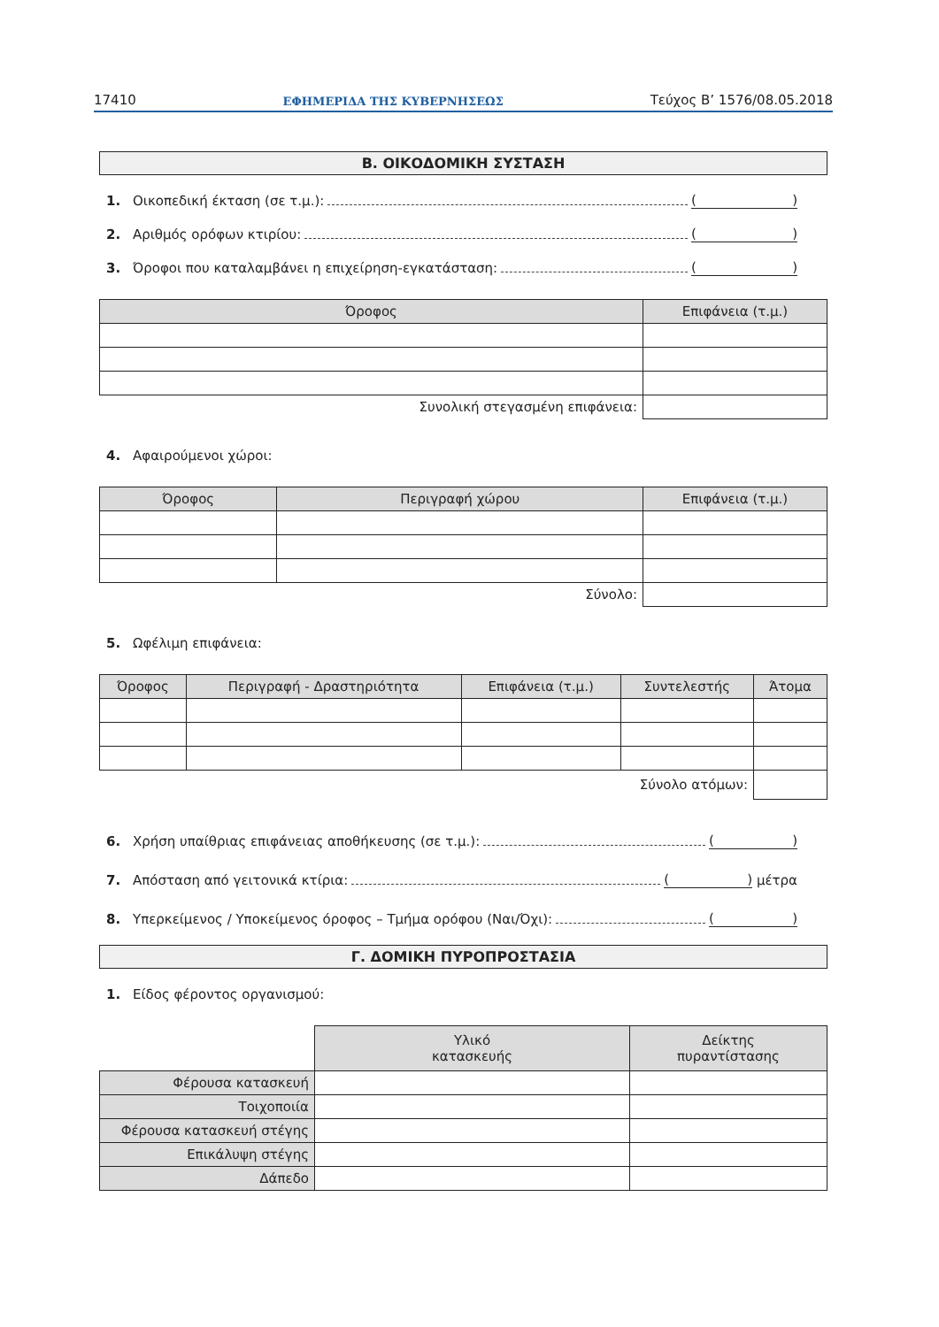17410 ΕΦΗΜΕΡΙΔΑ ΤΗΣ ΚΥΒΕΡΝΗΣΕΩΣ Τεύχος Β’ 1576/08.05.2018
Β. ΟΙΚΟΔΟΜΙΚΗ ΣΥΣΤΑΣΗ
1. Οικοπεδική έκταση (σε τ.μ.): ()
2. Αριθμός ορόφων κτιρίου: ()
3. Όροφοι που καταλαμβάνει η επιχείρηση-εγκατάσταση: ()
| Όροφος | Επιφάνεια (τ.μ.) |
| --- | --- |
| Συνολική στεγασμένη επιφάνεια: | |
4. Αφαιρούμενοι χώροι:
| Όροφος | Περιγραφή χώρου | Επιφάνεια (τ.μ.) |
| --- | --- | --- |
| Σύνολο: | | |
5. Ωφέλιμη επιφάνεια:
| Όροφος | Περιγραφή - Δραστηριότητα | Επιφάνεια (τ.μ.) | Συντελεστής | Άτομα |
| --- | --- | --- | --- | --- |
| Σύνολο ατόμων: | | | | |
6. Χρήση υπαίθριας επιφάνειας αποθήκευσης (σε τ.μ.): ()
7. Απόσταση από γειτονικά κτίρια: () μέτρα
8. Υπερκείμενος / Υποκείμενος όροφος – Τμήμα ορόφου (Ναι/Όχι): ()
Γ. ΔΟΜΙΚΗ ΠΥΡΟΠΡΟΣΤΑΣΙΑ
1. Είδος φέροντος οργανισμού:
| | Υλικό κατασκευής | Δείκτης πυραντίστασης |
| Φέρουσα κατασκευή | | |
| Τοιχοποιία | | |
| Φέρουσα κατασκευή στέγης | | |
| Επικάλυψη στέγης | | |
| Δάπεδο | | |